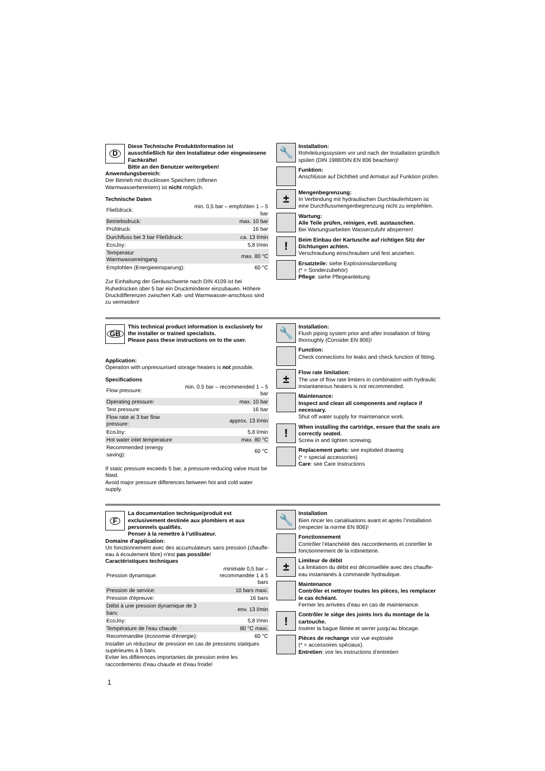D
Diese Technische Produktinformation ist ausschließlich für den Installateur oder eingewiesene Fachkräfte!
Bitte an den Benutzer weitergeben!
Anwendungsbereich:
Der Betrieb mit drucklosen Speichern (offenen Warmwasserbereitern) ist nicht möglich.
Technische Daten
| Fließdruck: | min. 0,5 bar – empfohlen 1 – 5 bar |
| Betriebsdruck: | max. 10 bar |
| Prüfdruck: | 16 bar |
| Durchfluss bei 3 bar Fließdruck: | ca. 13 l/min |
| EcoJoy: | 5,8 l/min |
| Temperatur Warmwassereingang | max. 80 °C |
| Empfohlen (Energieeinsparung): | 60 °C |
Zur Einhaltung der Geräuschwerte nach DIN 4109 ist bei Ruhedrücken über 5 bar ein Druckminderer einzubauen. Höhere Druckdifferenzen zwischen Kalt- und Warmwasser-anschluss sind zu vermeiden!
🔧
Installation:
Rohrleitungssystem vor und nach der Installation gründlich spülen (DIN 1988/DIN EN 806 beachten)!
Funktion:
Anschlüsse auf Dichtheit und Armatur auf Funktion prüfen.
±
Mengenbegrenzung:
In Verbindung mit hydraulischen Durchlauferhitzern ist eine Durchflussmengenbegrenzung nicht zu empfehlen.
Wartung:
Alle Teile prüfen, reinigen, evtl. austauschen.
Bei Wartungsarbeiten Wasserzufuhr absperren!
!
Beim Einbau der Kartusche auf richtigen Sitz der Dichtungen achten.
Verschraubung einschrauben und fest anziehen.
Ersatzteile: siehe Explosionsdarstellung
(* = Sonderzubehör)
Pflege: siehe Pflegeanleitung
GB
This technical product information is exclusively for the installer or trained specialists.
Please pass these instructions on to the user.
Application:
Operation with unpressurised storage heaters is not possible.
Specifications
| Flow pressure: | min. 0.5 bar – recommended 1 – 5 bar |
| Operating pressure: | max. 10 bar |
| Test pressure: | 16 bar |
| Flow rate at 3 bar flow pressure: | approx. 13 l/min |
| EcoJoy: | 5,8 l/min |
| Hot water inlet temperature | max. 80 °C |
| Recommended (energy saving): | 60 °C |
If static pressure exceeds 5 bar, a pressure-reducing valve must be fitted.
Avoid major pressure differences between hot and cold water supply.
🔧
Installation:
Flush piping system prior and after installation of fitting thoroughly (Consider EN 806)!
Function:
Check connections for leaks and check function of fitting.
±
Flow rate limitation:
The use of flow rate limiters in combination with hydraulic instantaneous heaters is not recommended.
Maintenance:
Inspect and clean all components and replace if necessary.
Shut off water supply for maintenance work.
!
When installing the cartridge, ensure that the seals are correctly seated.
Screw in and tighten screwing.
Replacement parts: see exploded drawing
(* = special accessories)
Care: see Care Instructions
F
La documentation technique/produit est exclusivement destinée aux plombiers et aux personnels qualifiés.
Penser à la remettre à l’utilisateur.
Domaine d'application:
Un fonctionnement avec des accumulateurs sans pression (chauffe-eau à écoulement libre) n'est pas possible!
Caractéristiques techniques
| Pression dynamique: | minimale 0,5 bar – recommandée 1 à 5 bars |
| Pression de service: | 10 bars maxi. |
| Pression d'épreuve: | 16 bars |
| Débit à une pression dynamique de 3 bars: | env. 13 l/min |
| EcoJoy: | 5,8 l/min |
| Température de l’eau chaude | 80 °C maxi. |
| Recommandée (économie d'énergie): | 60 °C |
Installer un réducteur de pression en cas de pressions statiques supérieures à 5 bars.
Eviter les différences importantes de pression entre les raccordements d'eau chaude et d'eau froide!
🔧
Installation
Bien rincer les canalisations avant et après l’installation (respecter la norme EN 806)!
Fonctionnement
Contrôler l’étanchéité des raccordements et contrôler le fonctionnement de la robinetterie.
±
Limiteur de débit
La limitation du débit est déconseillée avec des chauffe-eau instantanés à commande hydraulique.
Maintenance
Contrôler et nettoyer toutes les pièces, les remplacer le cas échéant.
Fermer les arrivées d’eau en cas de maintenance.
!
Contrôler le siège des joints lors du montage de la cartouche.
Insérer la bague filetée et serrer jusqu'au blocage.
Pièces de rechange voir vue explosée
(* = accessoires spéciaux).
Entretien: voir les instructions d’entretien
1